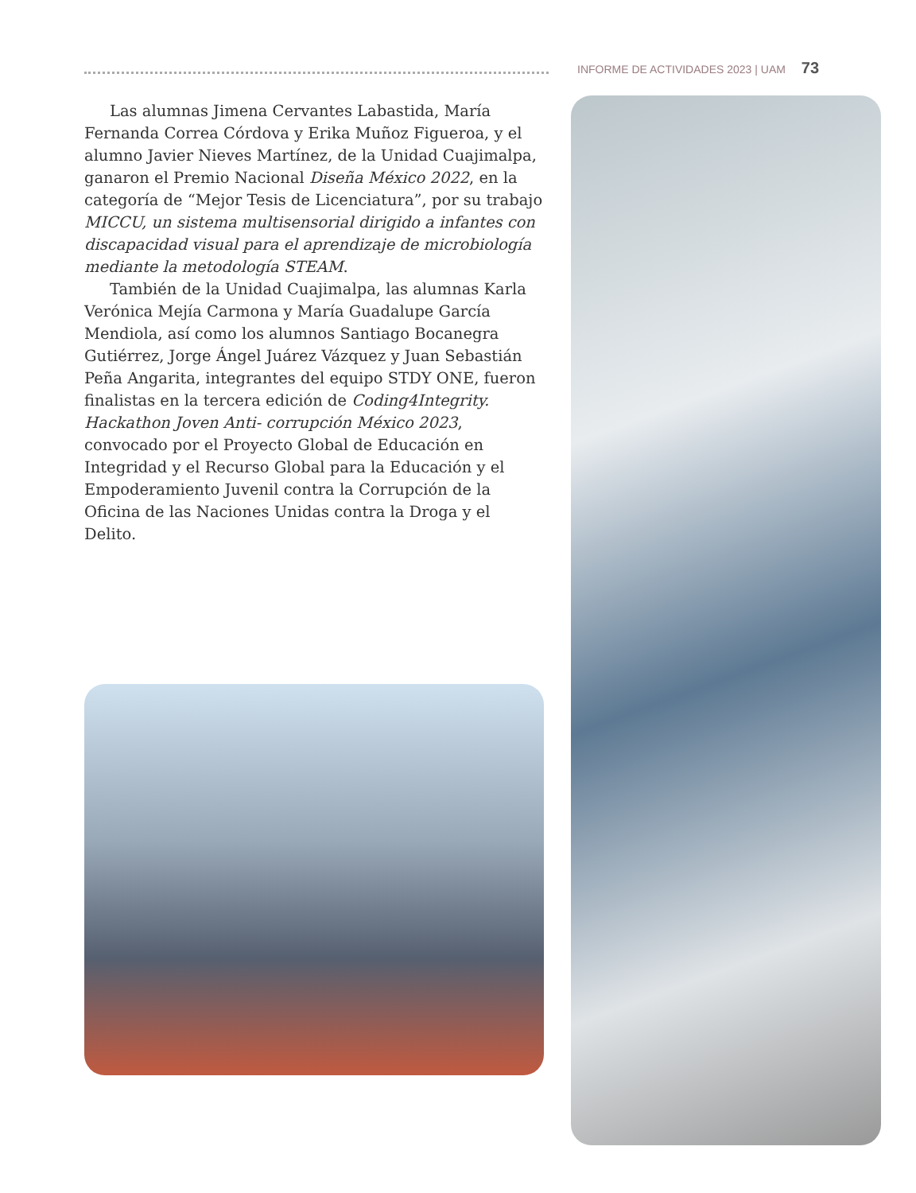INFORME DE ACTIVIDADES 2023 | UAM 73
Las alumnas Jimena Cervantes Labastida, María Fernanda Correa Córdova y Erika Muñoz Figueroa, y el alumno Javier Nieves Martínez, de la Unidad Cuajimalpa, ganaron el Premio Nacional Diseña México 2022, en la categoría de “Mejor Tesis de Licenciatura”, por su trabajo MICCU, un sistema multisensorial dirigido a infantes con discapacidad visual para el aprendizaje de microbiología mediante la metodología STEAM.
También de la Unidad Cuajimalpa, las alumnas Karla Verónica Mejía Carmona y María Guadalupe García Mendiola, así como los alumnos Santiago Bocanegra Gutiérrez, Jorge Ángel Juárez Vázquez y Juan Sebastián Peña Angarita, integrantes del equipo STDY ONE, fueron finalistas en la tercera edición de Coding4Integrity. Hackathon Joven Anti- corrupción México 2023, convocado por el Proyecto Global de Educación en Integridad y el Recurso Global para la Educación y el Empoderamiento Juvenil contra la Corrupción de la Oficina de las Naciones Unidas contra la Droga y el Delito.